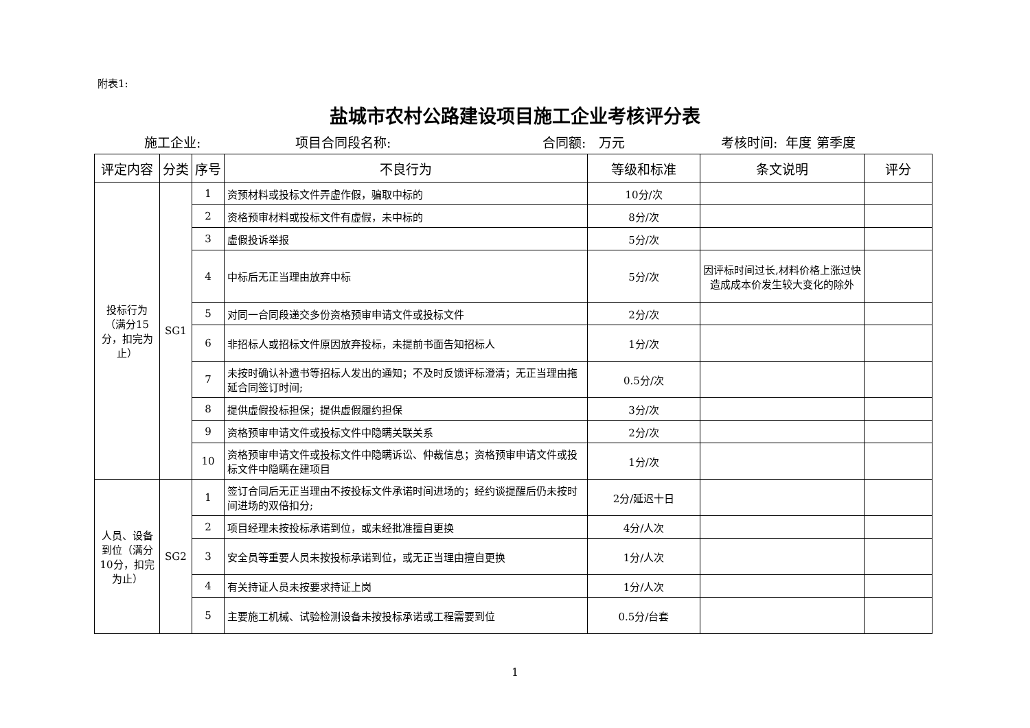附表1:
盐城市农村公路建设项目施工企业考核评分表
施工企业: 项目合同段名称: 合同额: 万元 考核时间: 年度 第季度
| 评定内容 | 分类 | 序号 | 不良行为 | 等级和标准 | 条文说明 | 评分 |
| --- | --- | --- | --- | --- | --- | --- |
| 投标行为（满分15分，扣完为止） | SG1 | 1 | 资预材料或投标文件弄虚作假，骗取中标的 | 10分/次 | | |
| | | 2 | 资格预审材料或投标文件有虚假，未中标的 | 8分/次 | | |
| | | 3 | 虚假投诉举报 | 5分/次 | | |
| | | 4 | 中标后无正当理由放弃中标 | 5分/次 | 因评标时间过长,材料价格上涨过快造成成本价发生较大变化的除外 | |
| | | 5 | 对同一合同段递交多份资格预审申请文件或投标文件 | 2分/次 | | |
| | | 6 | 非招标人或招标文件原因放弃投标，未提前书面告知招标人 | 1分/次 | | |
| | | 7 | 未按时确认补遗书等招标人发出的通知；不及时反馈评标澄清；无正当理由拖延合同签订时间; | 0.5分/次 | | |
| | | 8 | 提供虚假投标担保；提供虚假履约担保 | 3分/次 | | |
| | | 9 | 资格预审申请文件或投标文件中隐瞒关联关系 | 2分/次 | | |
| | | 10 | 资格预审申请文件或投标文件中隐瞒诉讼、仲裁信息；资格预审申请文件或投标文件中隐瞒在建项目 | 1分/次 | | |
| 人员、设备到位（满分10分，扣完为止） | SG2 | 1 | 签订合同后无正当理由不按投标文件承诺时间进场的；经约谈提醒后仍未按时间进场的双倍扣分; | 2分/延迟十日 | | |
| | | 2 | 项目经理未按投标承诺到位，或未经批准擅自更换 | 4分/人次 | | |
| | | 3 | 安全员等重要人员未按投标承诺到位，或无正当理由擅自更换 | 1分/人次 | | |
| | | 4 | 有关持证人员未按要求持证上岗 | 1分/人次 | | |
| | | 5 | 主要施工机械、试验检测设备未按投标承诺或工程需要到位 | 0.5分/台套 | | |
1